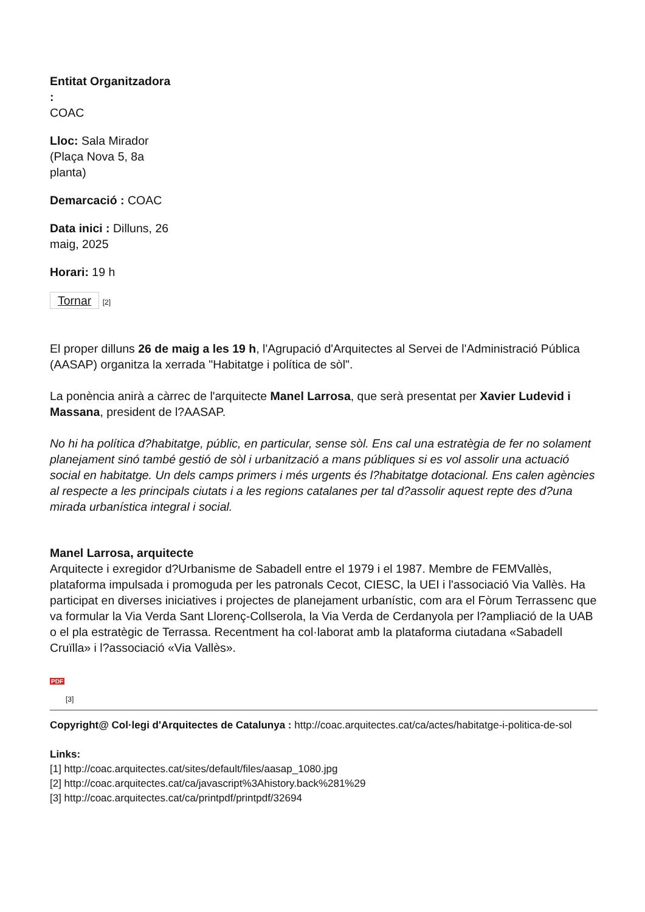Entitat Organitzadora :
COAC
Lloc: Sala Mirador (Plaça Nova 5, 8a planta)
Demarcació : COAC
Data inici : Dilluns, 26 maig, 2025
Horari: 19 h
Tornar [2]
El proper dilluns 26 de maig a les 19 h, l'Agrupació d'Arquitectes al Servei de l'Administració Pública (AASAP) organitza la xerrada "Habitatge i política de sòl".
La ponència anirà a càrrec de l'arquitecte Manel Larrosa, que serà presentat per Xavier Ludevid i Massana, president de l?AASAP.
No hi ha política d?habitatge, públic, en particular, sense sòl. Ens cal una estratègia de fer no solament planejament sinó també gestió de sòl i urbanització a mans públiques si es vol assolir una actuació social en habitatge. Un dels camps primers i més urgents és l?habitatge dotacional. Ens calen agències al respecte a les principals ciutats i a les regions catalanes per tal d?assolir aquest repte des d?una mirada urbanística integral i social.
Manel Larrosa, arquitecte
Arquitecte i exregidor d?Urbanisme de Sabadell entre el 1979 i el 1987. Membre de FEMVallès, plataforma impulsada i promoguda per les patronals Cecot, CIESC, la UEI i l'associació Via Vallès. Ha participat en diverses iniciatives i projectes de planejament urbanístic, com ara el Fòrum Terrassenc que va formular la Via Verda Sant Llorenç-Collserola, la Via Verda de Cerdanyola per l?ampliació de la UAB o el pla estratègic de Terrassa. Recentment ha col·laborat amb la plataforma ciutadana «Sabadell Cruïlla» i l?associació «Via Vallès».
PDF
[3]
Copyright@ Col·legi d'Arquitectes de Catalunya : http://coac.arquitectes.cat/ca/actes/habitatge-i-politica-de-sol
Links:
[1] http://coac.arquitectes.cat/sites/default/files/aasap_1080.jpg
[2] http://coac.arquitectes.cat/ca/javascript%3Ahistory.back%281%29
[3] http://coac.arquitectes.cat/ca/printpdf/printpdf/32694